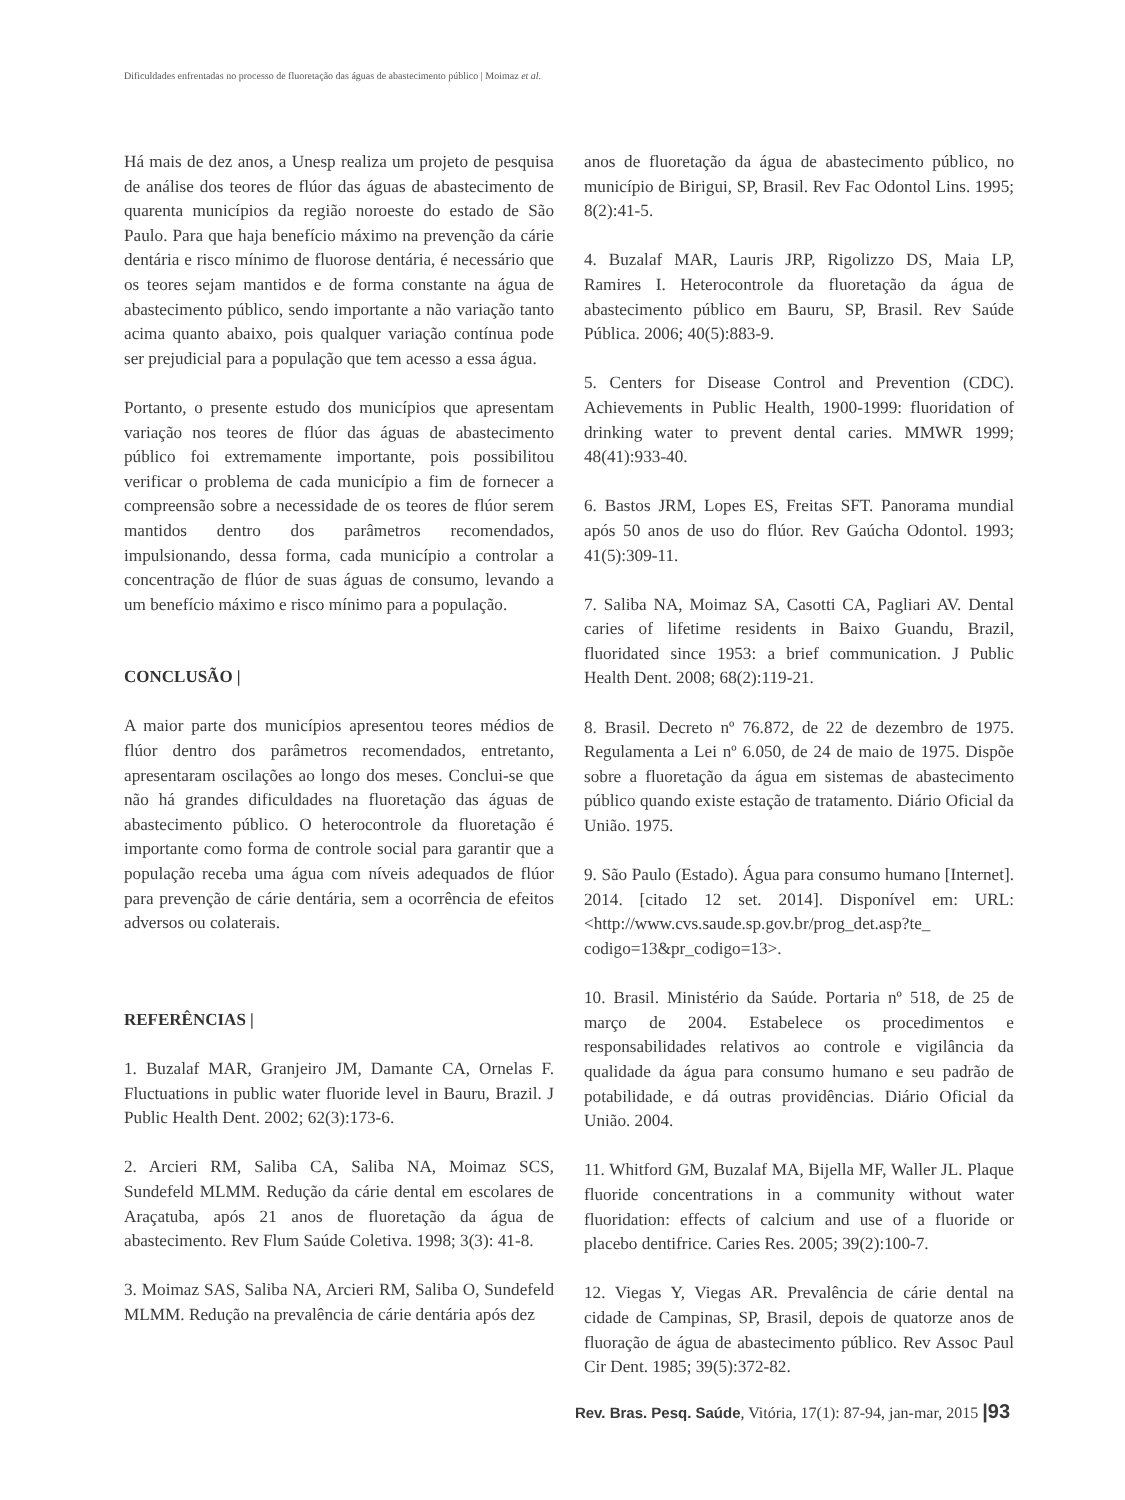Dificuldades enfrentadas no processo de fluoretação das águas de abastecimento público | Moimaz et al.
Há mais de dez anos, a Unesp realiza um projeto de pesquisa de análise dos teores de flúor das águas de abastecimento de quarenta municípios da região noroeste do estado de São Paulo. Para que haja benefício máximo na prevenção da cárie dentária e risco mínimo de fluorose dentária, é necessário que os teores sejam mantidos e de forma constante na água de abastecimento público, sendo importante a não variação tanto acima quanto abaixo, pois qualquer variação contínua pode ser prejudicial para a população que tem acesso a essa água.
Portanto, o presente estudo dos municípios que apresentam variação nos teores de flúor das águas de abastecimento público foi extremamente importante, pois possibilitou verificar o problema de cada município a fim de fornecer a compreensão sobre a necessidade de os teores de flúor serem mantidos dentro dos parâmetros recomendados, impulsionando, dessa forma, cada município a controlar a concentração de flúor de suas águas de consumo, levando a um benefício máximo e risco mínimo para a população.
CONCLUSÃO |
A maior parte dos municípios apresentou teores médios de flúor dentro dos parâmetros recomendados, entretanto, apresentaram oscilações ao longo dos meses. Conclui-se que não há grandes dificuldades na fluoretação das águas de abastecimento público. O heterocontrole da fluoretação é importante como forma de controle social para garantir que a população receba uma água com níveis adequados de flúor para prevenção de cárie dentária, sem a ocorrência de efeitos adversos ou colaterais.
REFERÊNCIAS |
1. Buzalaf MAR, Granjeiro JM, Damante CA, Ornelas F. Fluctuations in public water fluoride level in Bauru, Brazil. J Public Health Dent. 2002; 62(3):173-6.
2. Arcieri RM, Saliba CA, Saliba NA, Moimaz SCS, Sundefeld MLMM. Redução da cárie dental em escolares de Araçatuba, após 21 anos de fluoretação da água de abastecimento. Rev Flum Saúde Coletiva. 1998; 3(3): 41-8.
3. Moimaz SAS, Saliba NA, Arcieri RM, Saliba O, Sundefeld MLMM. Redução na prevalência de cárie dentária após dez
anos de fluoretação da água de abastecimento público, no município de Birigui, SP, Brasil. Rev Fac Odontol Lins. 1995; 8(2):41-5.
4. Buzalaf MAR, Lauris JRP, Rigolizzo DS, Maia LP, Ramires I. Heterocontrole da fluoretação da água de abastecimento público em Bauru, SP, Brasil. Rev Saúde Pública. 2006; 40(5):883-9.
5. Centers for Disease Control and Prevention (CDC). Achievements in Public Health, 1900-1999: fluoridation of drinking water to prevent dental caries. MMWR 1999; 48(41):933-40.
6. Bastos JRM, Lopes ES, Freitas SFT. Panorama mundial após 50 anos de uso do flúor. Rev Gaúcha Odontol. 1993; 41(5):309-11.
7. Saliba NA, Moimaz SA, Casotti CA, Pagliari AV. Dental caries of lifetime residents in Baixo Guandu, Brazil, fluoridated since 1953: a brief communication. J Public Health Dent. 2008; 68(2):119-21.
8. Brasil. Decreto nº 76.872, de 22 de dezembro de 1975. Regulamenta a Lei nº 6.050, de 24 de maio de 1975. Dispõe sobre a fluoretação da água em sistemas de abastecimento público quando existe estação de tratamento. Diário Oficial da União. 1975.
9. São Paulo (Estado). Água para consumo humano [Internet]. 2014. [citado 12 set. 2014]. Disponível em: URL: <http://www.cvs.saude.sp.gov.br/prog_det.asp?te_ codigo=13&pr_codigo=13>.
10. Brasil. Ministério da Saúde. Portaria nº 518, de 25 de março de 2004. Estabelece os procedimentos e responsabilidades relativos ao controle e vigilância da qualidade da água para consumo humano e seu padrão de potabilidade, e dá outras providências. Diário Oficial da União. 2004.
11. Whitford GM, Buzalaf MA, Bijella MF, Waller JL. Plaque fluoride concentrations in a community without water fluoridation: effects of calcium and use of a fluoride or placebo dentifrice. Caries Res. 2005; 39(2):100-7.
12. Viegas Y, Viegas AR. Prevalência de cárie dental na cidade de Campinas, SP, Brasil, depois de quatorze anos de fluoração de água de abastecimento público. Rev Assoc Paul Cir Dent. 1985; 39(5):372-82.
Rev. Bras. Pesq. Saúde, Vitória, 17(1): 87-94, jan-mar, 2015 |93